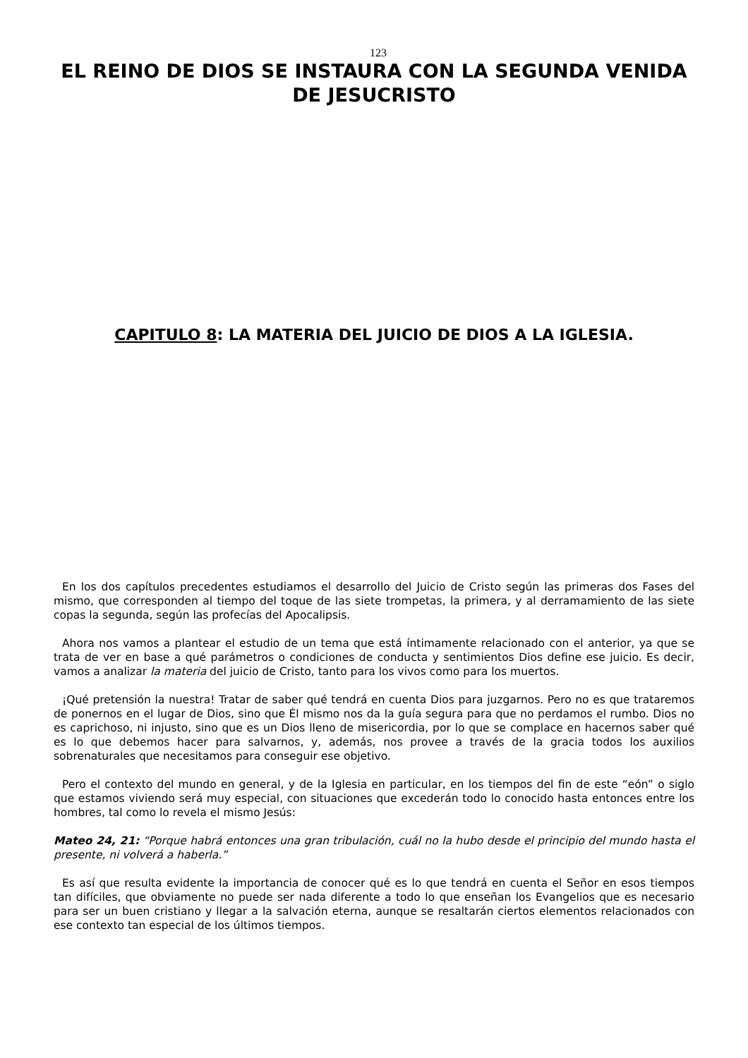123
EL REINO DE DIOS SE INSTAURA CON LA SEGUNDA VENIDA DE JESUCRISTO
CAPITULO 8: LA MATERIA DEL JUICIO DE DIOS A LA IGLESIA.
En los dos capítulos precedentes estudiamos el desarrollo del Juicio de Cristo según las primeras dos Fases del mismo, que corresponden al tiempo del toque de las siete trompetas, la primera, y al derramamiento de las siete copas la segunda, según las profecías del Apocalipsis.
Ahora nos vamos a plantear el estudio de un tema que está íntimamente relacionado con el anterior, ya que se trata de ver en base a qué parámetros o condiciones de conducta y sentimientos Dios define ese juicio. Es decir, vamos a analizar la materia del juicio de Cristo, tanto para los vivos como para los muertos.
¡Qué pretensión la nuestra! Tratar de saber qué tendrá en cuenta Dios para juzgarnos. Pero no es que trataremos de ponernos en el lugar de Dios, sino que Él mismo nos da la guía segura para que no perdamos el rumbo. Dios no es caprichoso, ni injusto, sino que es un Dios lleno de misericordia, por lo que se complace en hacernos saber qué es lo que debemos hacer para salvarnos, y, además, nos provee a través de la gracia todos los auxilios sobrenaturales que necesitamos para conseguir ese objetivo.
Pero el contexto del mundo en general, y de la Iglesia en particular, en los tiempos del fin de este “eón” o siglo que estamos viviendo será muy especial, con situaciones que excederán todo lo conocido hasta entonces entre los hombres, tal como lo revela el mismo Jesús:
Mateo 24, 21: “Porque habrá entonces una gran tribulación, cuál no la hubo desde el principio del mundo hasta el presente, ni volverá a haberla.”
Es así que resulta evidente la importancia de conocer qué es lo que tendrá en cuenta el Señor en esos tiempos tan difíciles, que obviamente no puede ser nada diferente a todo lo que enseñan los Evangelios que es necesario para ser un buen cristiano y llegar a la salvación eterna, aunque se resaltarán ciertos elementos relacionados con ese contexto tan especial de los últimos tiempos.